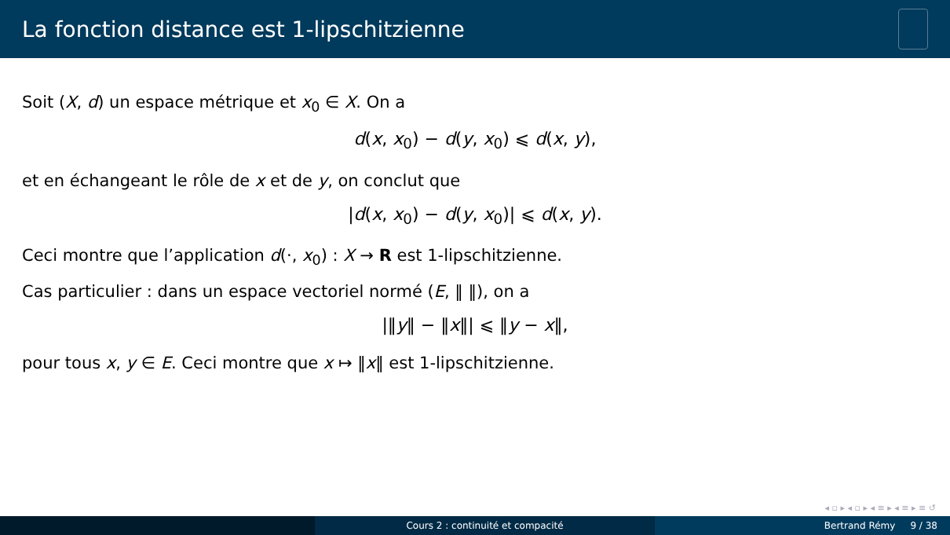La fonction distance est 1-lipschitzienne
Soit (X, d) un espace métrique et x<sub>0</sub> ∈ X. On a
d(x, x<sub>0</sub>) − d(y, x<sub>0</sub>) ⩽ d(x, y),
et en échangeant le rôle de x et de y, on conclut que
|d(x, x<sub>0</sub>) − d(y, x<sub>0</sub>)| ⩽ d(x, y).
Ceci montre que l’application d(·, x<sub>0</sub>) : X → R est 1-lipschitzienne.
Cas particulier : dans un espace vectoriel normé (E, ‖ ‖), on a
|‖y‖ − ‖x‖| ⩽ ‖y − x‖,
pour tous x, y ∈ E. Ceci montre que x ↦ ‖x‖ est 1-lipschitzienne.
◂ ▫ ▸ ◂ ▫ ▸ ◂ ≡ ▸ ◂ ≡ ▸ ≡ ↺
Cours 2 : continuité et compacité Bertrand Rémy 9 / 38